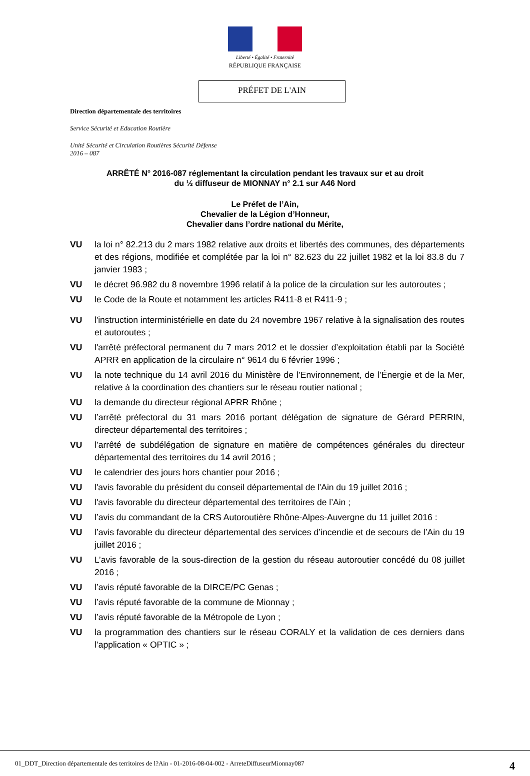Liberté • Égalité • Fraternité
RÉPUBLIQUE FRANÇAISE
PRÉFET DE L'AIN
Direction départementale des territoires
Service Sécurité et Education Routière
Unité Sécurité et Circulation Routières Sécurité Défense
2016 – 087
ARRÊTÉ N° 2016-087 réglementant la circulation pendant les travaux sur et au droit
du ½ diffuseur de MIONNAY n° 2.1 sur A46 Nord
Le Préfet de l’Ain,
Chevalier de la Légion d’Honneur,
Chevalier dans l’ordre national du Mérite,
VU la loi n° 82.213 du 2 mars 1982 relative aux droits et libertés des communes, des départements et des régions, modifiée et complétée par la loi n° 82.623 du 22 juillet 1982 et la loi 83.8 du 7 janvier 1983 ;
VU le décret 96.982 du 8 novembre 1996 relatif à la police de la circulation sur les autoroutes ;
VU le Code de la Route et notamment les articles R411-8 et R411-9 ;
VU l'instruction interministérielle en date du 24 novembre 1967 relative à la signalisation des routes et autoroutes ;
VU l'arrêté préfectoral permanent du 7 mars 2012 et le dossier d’exploitation établi par la Société APRR en application de la circulaire n° 9614 du 6 février 1996 ;
VU la note technique du 14 avril 2016 du Ministère de l’Environnement, de l’Énergie et de la Mer, relative à la coordination des chantiers sur le réseau routier national ;
VU la demande du directeur régional APRR Rhône ;
VU l’arrêté préfectoral du 31 mars 2016 portant délégation de signature de Gérard PERRIN, directeur départemental des territoires ;
VU l’arrêté de subdélégation de signature en matière de compétences générales du directeur départemental des territoires du 14 avril 2016 ;
VU le calendrier des jours hors chantier pour 2016 ;
VU l'avis favorable du président du conseil départemental de l'Ain du 19 juillet 2016 ;
VU l'avis favorable du directeur départemental des territoires de l’Ain ;
VU l’avis du commandant de la CRS Autoroutière Rhône-Alpes-Auvergne du 11 juillet 2016 :
VU l’avis favorable du directeur départemental des services d’incendie et de secours de l’Ain du 19 juillet 2016 ;
VU L’avis favorable de la sous-direction de la gestion du réseau autoroutier concédé du 08 juillet 2016 ;
VU l’avis réputé favorable de la DIRCE/PC Genas ;
VU l’avis réputé favorable de la commune de Mionnay ;
VU l’avis réputé favorable de la Métropole de Lyon ;
VU la programmation des chantiers sur le réseau CORALY et la validation de ces derniers dans l’application « OPTIC » ;
01_DDT_Direction départementale des territoires de l?Ain - 01-2016-08-04-002 - ArreteDiffuseurMionnay087 4